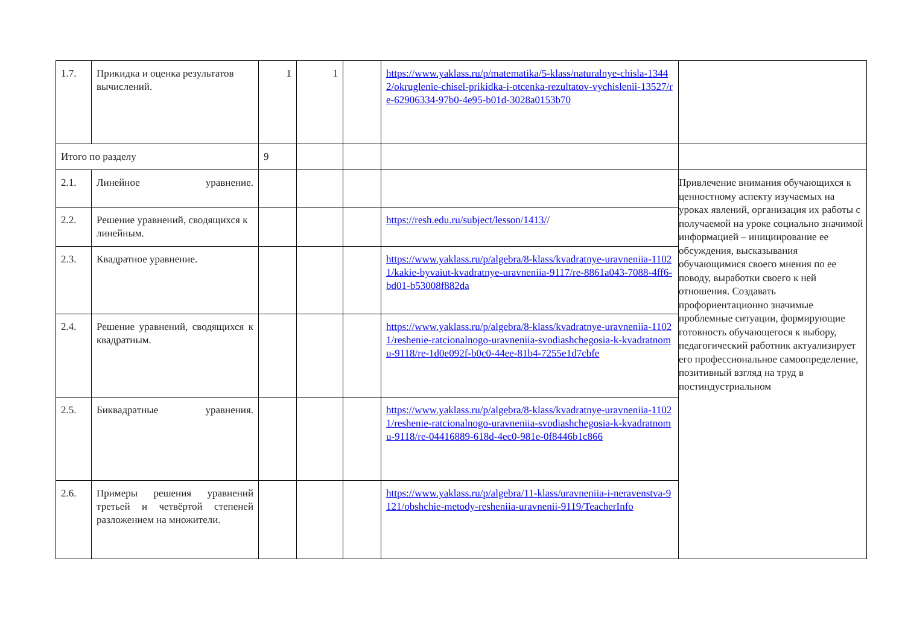| 1.7. | Прикидка и оценка результатов вычислений. | 1 | 1 | | https://www.yaklass.ru/p/matematika/5-klass/naturalnye-chisla-13442/okruglenie-chisel-prikidka-i-otcenka-rezultatov-vychislenii-13527/re-62906334-97b0-4e95-b01d-3028a0153b70 | |
| Итого по разделу | | 9 | | | | |
| 2.1. | Линейное уравнение. | | | | | Привлечение внимания обучающихся к ценностному аспекту изучаемых на уроках явлений, организация их работы с получаемой на уроке социально значимой информацией – инициирование ее обсуждения, высказывания обучающимися своего мнения по ее поводу, выработки своего к ней отношения. Создавать профориентационно значимые проблемные ситуации, формирующие готовность обучающегося к выбору, педагогический работник актуализирует его профессиональное самоопределение, позитивный взгляд на труд в постиндустриальном |
| 2.2. | Решение уравнений, сводящихся к линейным. | | | | https://resh.edu.ru/subject/lesson/1413/ / | |
| 2.3. | Квадратное уравнение. | | | | https://www.yaklass.ru/p/algebra/8-klass/kvadratnye-uravneniia-11021/kakie-byvaiut-kvadratnye-uravneniia-9117/re-8861a043-7088-4ff6-bd01-b53008f882da | |
| 2.4. | Решение уравнений, сводящихся к квадратным. | | | | https://www.yaklass.ru/p/algebra/8-klass/kvadratnye-uravneniia-11021/reshenie-ratcionalnogo-uravneniia-svodiashchegosia-k-kvadratnomu-9118/re-1d0e092f-b0c0-44ee-81b4-7255e1d7cbfe | |
| 2.5. | Биквадратные уравнения. | | | | https://www.yaklass.ru/p/algebra/8-klass/kvadratnye-uravneniia-11021/reshenie-ratcionalnogo-uravneniia-svodiashchegosia-k-kvadratnomu-9118/re-04416889-618d-4ec0-981e-0f8446b1c866 | |
| 2.6. | Примеры решения уравнений третьей и четвёртой степеней разложением на множители. | | | | https://www.yaklass.ru/p/algebra/11-klass/uravneniia-i-neravenstva-9121/obshchie-metody-resheniia-uravnenii-9119/TeacherInfo | |